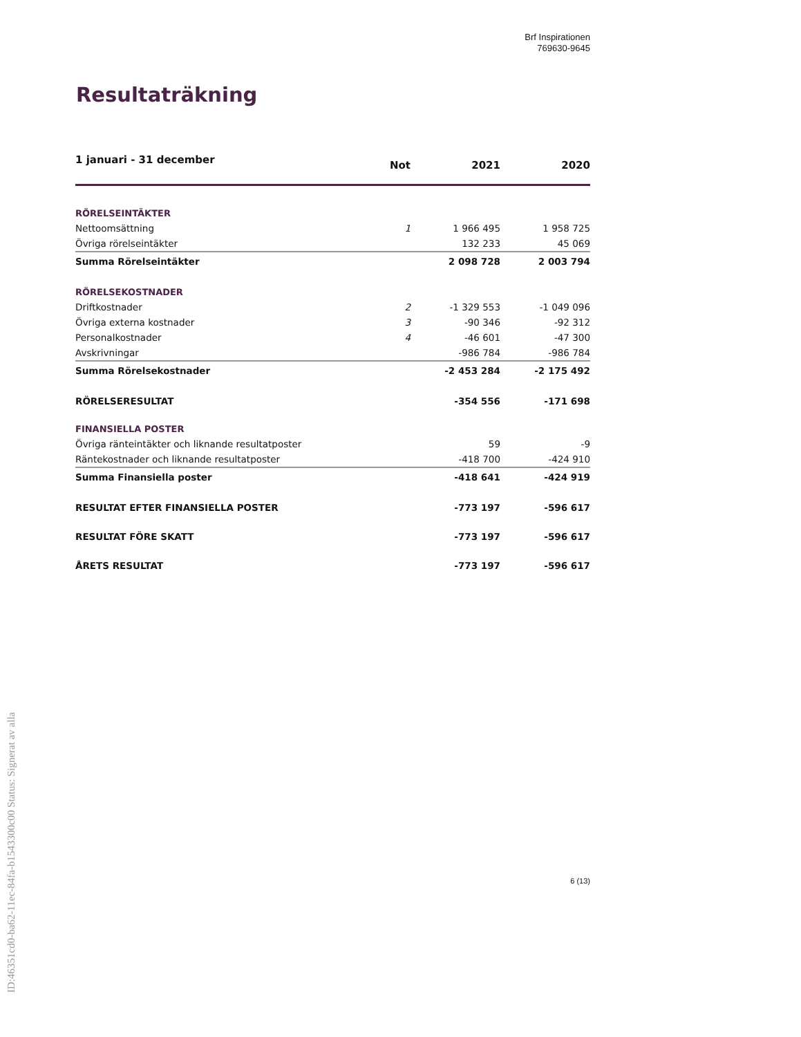Brf Inspirationen
769630-9645
Resultaträkning
| 1 januari - 31 december | Not | 2021 | 2020 |
| --- | --- | --- | --- |
| RÖRELSEINTÄKTER | | | |
| Nettoomsättning | 1 | 1 966 495 | 1 958 725 |
| Övriga rörelseintäkter | | 132 233 | 45 069 |
| Summa Rörelseintäkter | | 2 098 728 | 2 003 794 |
| RÖRELSEKOSTNADER | | | |
| Driftkostnader | 2 | -1 329 553 | -1 049 096 |
| Övriga externa kostnader | 3 | -90 346 | -92 312 |
| Personalkostnader | 4 | -46 601 | -47 300 |
| Avskrivningar | | -986 784 | -986 784 |
| Summa Rörelsekostnader | | -2 453 284 | -2 175 492 |
| RÖRELSERESULTAT | | -354 556 | -171 698 |
| FINANSIELLA POSTER | | | |
| Övriga ränteintäkter och liknande resultatposter | | 59 | -9 |
| Räntekostnader och liknande resultatposter | | -418 700 | -424 910 |
| Summa Finansiella poster | | -418 641 | -424 919 |
| RESULTAT EFTER FINANSIELLA POSTER | | -773 197 | -596 617 |
| RESULTAT FÖRE SKATT | | -773 197 | -596 617 |
| ÅRETS RESULTAT | | -773 197 | -596 617 |
ID:46351cd0-ba62-11ec-84fa-b1543300c00 Status: Signerat av alla
6 (13)